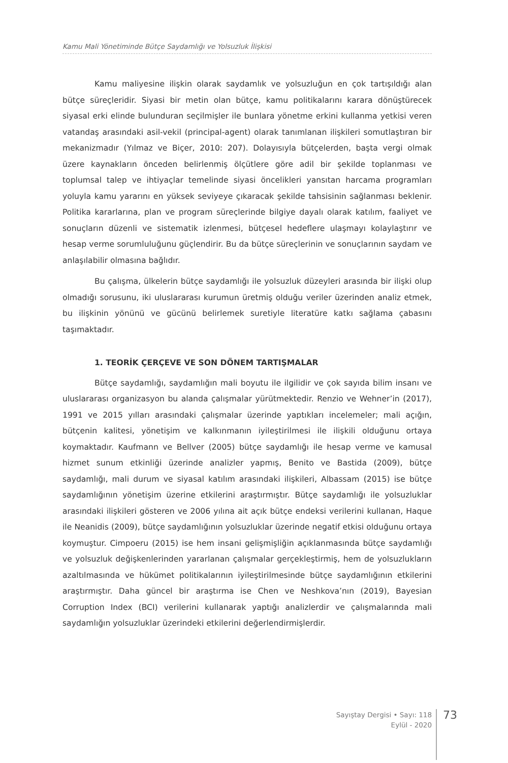Kamu Mali Yönetiminde Bütçe Saydamlığı ve Yolsuzluk İlişkisi
Kamu maliyesine ilişkin olarak saydamlık ve yolsuzluğun en çok tartışıldığı alan bütçe süreçleridir. Siyasi bir metin olan bütçe, kamu politikalarını karara dönüştürecek siyasal erki elinde bulunduran seçilmişler ile bunlara yönetme erkini kullanma yetkisi veren vatandaş arasındaki asil-vekil (principal-agent) olarak tanımlanan ilişkileri somutlaştıran bir mekanizmadır (Yılmaz ve Biçer, 2010: 207). Dolayısıyla bütçelerden, başta vergi olmak üzere kaynakların önceden belirlenmiş ölçütlere göre adil bir şekilde toplanması ve toplumsal talep ve ihtiyaçlar temelinde siyasi öncelikleri yansıtan harcama programları yoluyla kamu yararını en yüksek seviyeye çıkaracak şekilde tahsisinin sağlanması beklenir. Politika kararlarına, plan ve program süreçlerinde bilgiye dayalı olarak katılım, faaliyet ve sonuçların düzenli ve sistematik izlenmesi, bütçesel hedeflere ulaşmayı kolaylaştırır ve hesap verme sorumluluğunu güçlendirir. Bu da bütçe süreçlerinin ve sonuçlarının saydam ve anlaşılabilir olmasına bağlıdır.
Bu çalışma, ülkelerin bütçe saydamlığı ile yolsuzluk düzeyleri arasında bir ilişki olup olmadığı sorusunu, iki uluslararası kurumun üretmiş olduğu veriler üzerinden analiz etmek, bu ilişkinin yönünü ve gücünü belirlemek suretiyle literatüre katkı sağlama çabasını taşımaktadır.
1. TEORİK ÇERÇEVE VE SON DÖNEM TARTIŞMALAR
Bütçe saydamlığı, saydamlığın mali boyutu ile ilgilidir ve çok sayıda bilim insanı ve uluslararası organizasyon bu alanda çalışmalar yürütmektedir. Renzio ve Wehner’in (2017), 1991 ve 2015 yılları arasındaki çalışmalar üzerinde yaptıkları incelemeler; mali açığın, bütçenin kalitesi, yönetişim ve kalkınmanın iyileştirilmesi ile ilişkili olduğunu ortaya koymaktadır. Kaufmann ve Bellver (2005) bütçe saydamlığı ile hesap verme ve kamusal hizmet sunum etkinliği üzerinde analizler yapmış, Benito ve Bastida (2009), bütçe saydamlığı, mali durum ve siyasal katılım arasındaki ilişkileri, Albassam (2015) ise bütçe saydamlığının yönetişim üzerine etkilerini araştırmıştır. Bütçe saydamlığı ile yolsuzluklar arasındaki ilişkileri gösteren ve 2006 yılına ait açık bütçe endeksi verilerini kullanan, Haque ile Neanidis (2009), bütçe saydamlığının yolsuzluklar üzerinde negatif etkisi olduğunu ortaya koymuştur. Cimpoeru (2015) ise hem insani gelişmişliğin açıklanmasında bütçe saydamlığı ve yolsuzluk değişkenlerinden yararlanan çalışmalar gerçekleştirmiş, hem de yolsuzlukların azaltılmasında ve hükümet politikalarının iyileştirilmesinde bütçe saydamlığının etkilerini araştırmıştır. Daha güncel bir araştırma ise Chen ve Neshkova’nın (2019), Bayesian Corruption Index (BCI) verilerini kullanarak yaptığı analizlerdir ve çalışmalarında mali saydamlığın yolsuzluklar üzerindeki etkilerini değerlendirmişlerdir.
Sayıştay Dergisi • Sayı: 118
Eylül - 2020
73